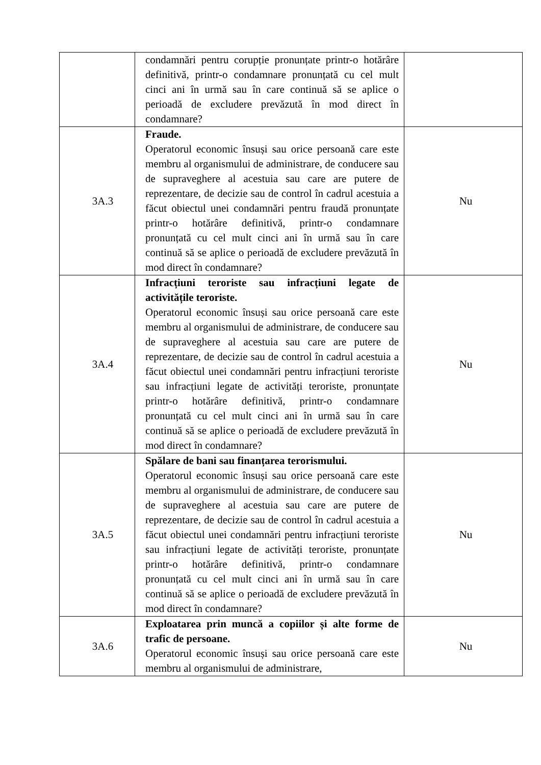| | condamnări pentru corupție pronunțate printr-o hotărâre definitivă, printr-o condamnare pronunțată cu cel mult cinci ani în urmă sau în care continuă să se aplice o perioadă de excludere prevăzută în mod direct în condamnare? | |
| 3A.3 | Fraude. Operatorul economic însuși sau orice persoană care este membru al organismului de administrare, de conducere sau de supraveghere al acestuia sau care are putere de reprezentare, de decizie sau de control în cadrul acestuia a făcut obiectul unei condamnări pentru fraudă pronunțate printr-o hotărâre definitivă, printr-o condamnare pronunțată cu cel mult cinci ani în urmă sau în care continuă să se aplice o perioadă de excludere prevăzută în mod direct în condamnare? | Nu |
| 3A.4 | Infracțiuni teroriste sau infracțiuni legate de activitățile teroriste. Operatorul economic însuși sau orice persoană care este membru al organismului de administrare, de conducere sau de supraveghere al acestuia sau care are putere de reprezentare, de decizie sau de control în cadrul acestuia a făcut obiectul unei condamnări pentru infracțiuni teroriste sau infracțiuni legate de activități teroriste, pronunțate printr-o hotărâre definitivă, printr-o condamnare pronunțată cu cel mult cinci ani în urmă sau în care continuă să se aplice o perioadă de excludere prevăzută în mod direct în condamnare? | Nu |
| 3A.5 | Spălare de bani sau finanțarea terorismului. Operatorul economic însuși sau orice persoană care este membru al organismului de administrare, de conducere sau de supraveghere al acestuia sau care are putere de reprezentare, de decizie sau de control în cadrul acestuia a făcut obiectul unei condamnări pentru infracțiuni teroriste sau infracțiuni legate de activități teroriste, pronunțate printr-o hotărâre definitivă, printr-o condamnare pronunțată cu cel mult cinci ani în urmă sau în care continuă să se aplice o perioadă de excludere prevăzută în mod direct în condamnare? | Nu |
| 3A.6 | Exploatarea prin muncă a copiilor și alte forme de trafic de persoane. Operatorul economic însuși sau orice persoană care este membru al organismului de administrare, | Nu |